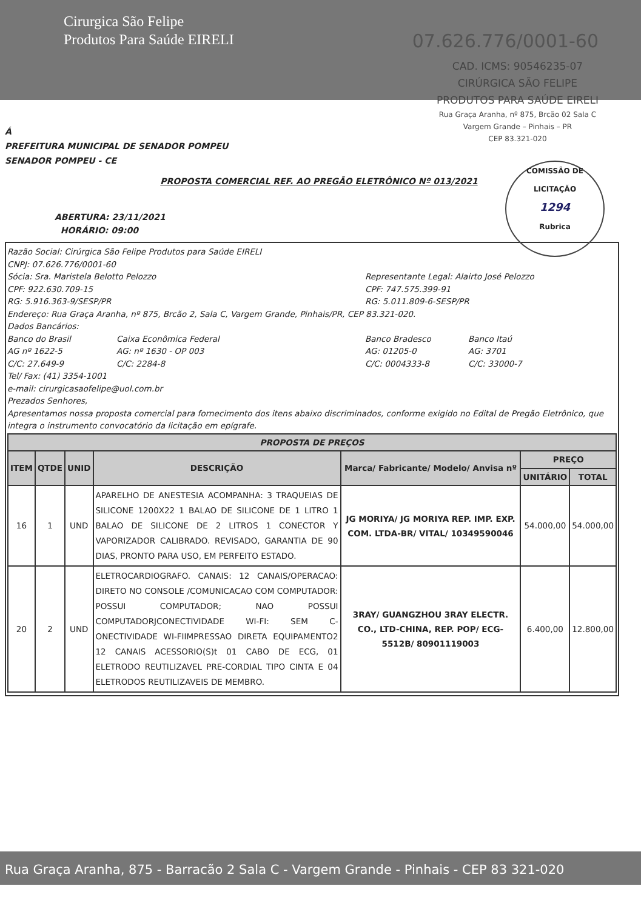Cirurgica São Felipe
Produtos Para Saúde EIRELI
07.626.776/0001-60
CAD. ICMS: 90546235-07
CIRÚRGICA SÃO FELIPE
PRODUTOS PARA SAÚDE EIRELI
Rua Graça Aranha, nº 875, Brcão 02 Sala C
Vargem Grande – Pinhais – PR
CEP 83.321-020
Á
PREFEITURA MUNICIPAL DE SENADOR POMPEU
SENADOR POMPEU - CE
PROPOSTA COMERCIAL REF. AO PREGÃO ELETRÔNICO Nº 013/2021
COMISSÃO DE LICITAÇÃO
1294
Rubrica
ABERTURA: 23/11/2021
HORÁRIO: 09:00
Razão Social: Cirúrgica São Felipe Produtos para Saúde EIRELI
CNPJ: 07.626.776/0001-60
Sócia: Sra. Maristela Belotto Pelozzo
CPF: 922.630.709-15
RG: 5.916.363-9/SESP/PR
Representante Legal: Alairto José Pelozzo
CPF: 747.575.399-91
RG: 5.011.809-6-SESP/PR
Endereço: Rua Graça Aranha, nº 875, Brcão 2, Sala C, Vargem Grande, Pinhais/PR, CEP 83.321-020.
Dados Bancários:
Banco do Brasil
AG nº 1622-5
C/C: 27.649-9
Caixa Econômica Federal
AG: nº 1630 - OP 003
C/C: 2284-8
Banco Bradesco
AG: 01205-0
C/C: 0004333-8
Banco Itaú
AG: 3701
C/C: 33000-7
Tel/ Fax: (41) 3354-1001
e-mail: cirurgicasaofelipe@uol.com.br
Prezados Senhores,
Apresentamos nossa proposta comercial para fornecimento dos itens abaixo discriminados, conforme exigido no Edital de Pregão Eletrônico, que integra o instrumento convocatório da licitação em epígrafe.
| PROPOSTA DE PREÇOS | | | | | | |
| --- | --- | --- | --- | --- | --- | --- |
| ITEM | QTDE | UNID | DESCRIÇÃO | Marca/ Fabricante/ Modelo/ Anvisa nº | PREÇO | |
| | | | | | UNITÁRIO | TOTAL |
| 16 | 1 | UND | APARELHO DE ANESTESIA ACOMPANHA: 3 TRAQUEIAS DE SILICONE 1200X22 1 BALAO DE SILICONE DE 1 LITRO 1 BALAO DE SILICONE DE 2 LITROS 1 CONECTOR Y VAPORIZADOR CALIBRADO. REVISADO, GARANTIA DE 90 DIAS, PRONTO PARA USO, EM PERFEITO ESTADO. | JG MORIYA/ JG MORIYA REP. IMP. EXP. COM. LTDA-BR/ VITAL/ 10349590046 | 54.000,00 | 54.000,00 |
| 20 | 2 | UND | ELETROCARDIOGRAFO. CANAIS: 12 CANAIS/OPERACAO: DIRETO NO CONSOLE /COMUNICACAO COM COMPUTADOR: POSSUI COMPUTADOR; NAO POSSUI COMPUTADORJCONECTIVIDADE WI-FI: SEM C-ONECTIVIDADE WI-FIIMPRESSAO DIRETA EQUIPAMENTO2 12 CANAIS ACESSORIO(S)t 01 CABO DE ECG, 01 ELETRODO REUTILIZAVEL PRE-CORDIAL TIPO CINTA E 04 ELETRODOS REUTILIZAVEIS DE MEMBRO. | 3RAY/ GUANGZHOU 3RAY ELECTR. CO., LTD-CHINA, REP. POP/ ECG-5512B/ 80901119003 | 6.400,00 | 12.800,00 |
Rua Graça Aranha, 875 - Barracão 2 Sala C - Vargem Grande - Pinhais - CEP 83 321-020